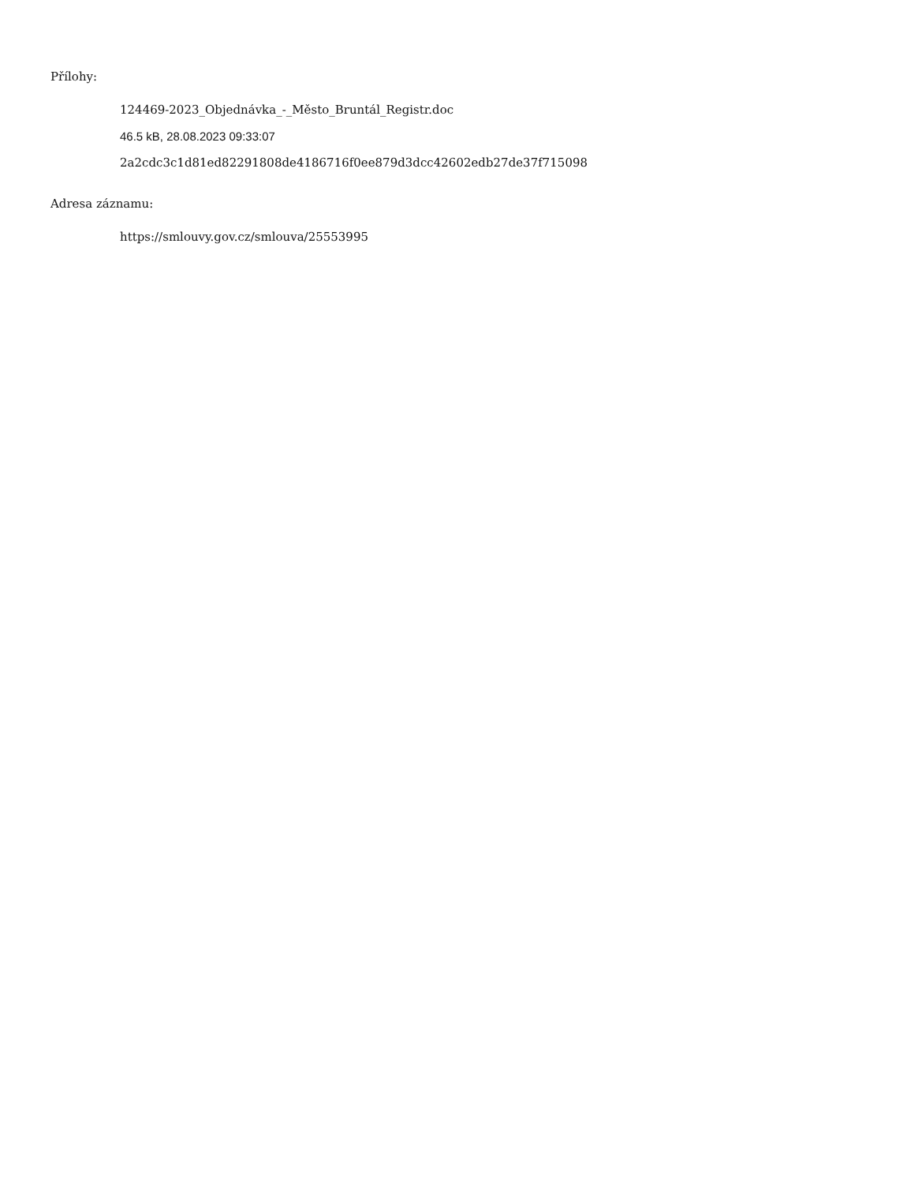Přílohy:
124469-2023_Objednávka_-_Město_Bruntál_Registr.doc
46.5 kB, 28.08.2023 09:33:07
2a2cdc3c1d81ed82291808de4186716f0ee879d3dcc42602edb27de37f715098
Adresa záznamu:
https://smlouvy.gov.cz/smlouva/25553995